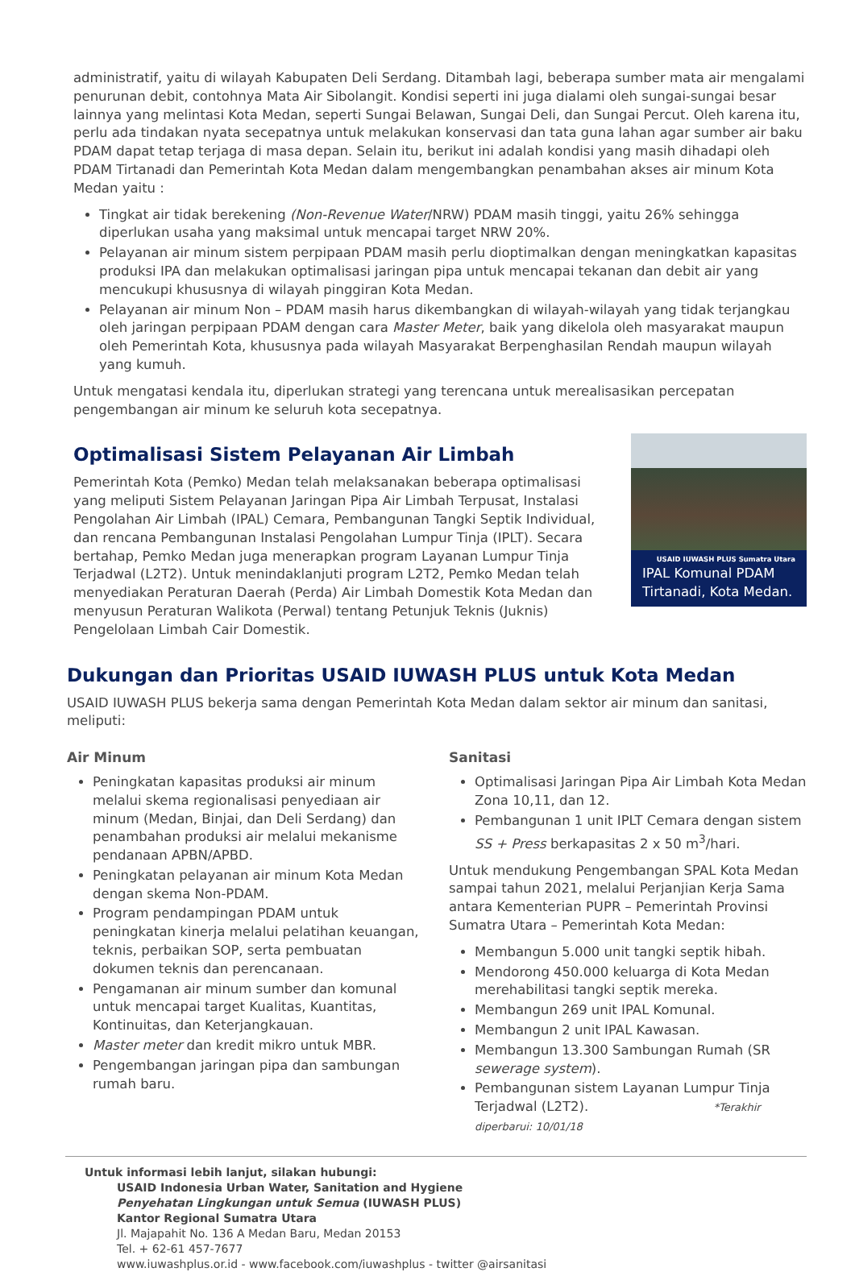administratif, yaitu di wilayah Kabupaten Deli Serdang. Ditambah lagi, beberapa sumber mata air mengalami penurunan debit, contohnya Mata Air Sibolangit. Kondisi seperti ini juga dialami oleh sungai-sungai besar lainnya yang melintasi Kota Medan, seperti Sungai Belawan, Sungai Deli, dan Sungai Percut. Oleh karena itu, perlu ada tindakan nyata secepatnya untuk melakukan konservasi dan tata guna lahan agar sumber air baku PDAM dapat tetap terjaga di masa depan. Selain itu, berikut ini adalah kondisi yang masih dihadapi oleh PDAM Tirtanadi dan Pemerintah Kota Medan dalam mengembangkan penambahan akses air minum Kota Medan yaitu :
Tingkat air tidak berekening (Non-Revenue Water/NRW) PDAM masih tinggi, yaitu 26% sehingga diperlukan usaha yang maksimal untuk mencapai target NRW 20%.
Pelayanan air minum sistem perpipaan PDAM masih perlu dioptimalkan dengan meningkatkan kapasitas produksi IPA dan melakukan optimalisasi jaringan pipa untuk mencapai tekanan dan debit air yang mencukupi khususnya di wilayah pinggiran Kota Medan.
Pelayanan air minum Non – PDAM masih harus dikembangkan di wilayah-wilayah yang tidak terjangkau oleh jaringan perpipaan PDAM dengan cara Master Meter, baik yang dikelola oleh masyarakat maupun oleh Pemerintah Kota, khususnya pada wilayah Masyarakat Berpenghasilan Rendah maupun wilayah yang kumuh.
Untuk mengatasi kendala itu, diperlukan strategi yang terencana untuk merealisasikan percepatan pengembangan air minum ke seluruh kota secepatnya.
Optimalisasi Sistem Pelayanan Air Limbah
Pemerintah Kota (Pemko) Medan telah melaksanakan beberapa optimalisasi yang meliputi Sistem Pelayanan Jaringan Pipa Air Limbah Terpusat, Instalasi Pengolahan Air Limbah (IPAL) Cemara, Pembangunan Tangki Septik Individual, dan rencana Pembangunan Instalasi Pengolahan Lumpur Tinja (IPLT). Secara bertahap, Pemko Medan juga menerapkan program Layanan Lumpur Tinja Terjadwal (L2T2). Untuk menindaklanjuti program L2T2, Pemko Medan telah menyediakan Peraturan Daerah (Perda) Air Limbah Domestik Kota Medan dan menyusun Peraturan Walikota (Perwal) tentang Petunjuk Teknis (Juknis) Pengelolaan Limbah Cair Domestik.
USAID IUWASH PLUS Sumatra Utara
IPAL Komunal PDAM Tirtanadi, Kota Medan.
Dukungan dan Prioritas USAID IUWASH PLUS untuk Kota Medan
USAID IUWASH PLUS bekerja sama dengan Pemerintah Kota Medan dalam sektor air minum dan sanitasi, meliputi:
Air Minum
Peningkatan kapasitas produksi air minum melalui skema regionalisasi penyediaan air minum (Medan, Binjai, dan Deli Serdang) dan penambahan produksi air melalui mekanisme pendanaan APBN/APBD.
Peningkatan pelayanan air minum Kota Medan dengan skema Non-PDAM.
Program pendampingan PDAM untuk peningkatan kinerja melalui pelatihan keuangan, teknis, perbaikan SOP, serta pembuatan dokumen teknis dan perencanaan.
Pengamanan air minum sumber dan komunal untuk mencapai target Kualitas, Kuantitas, Kontinuitas, dan Keterjangkauan.
Master meter dan kredit mikro untuk MBR.
Pengembangan jaringan pipa dan sambungan rumah baru.
Sanitasi
Optimalisasi Jaringan Pipa Air Limbah Kota Medan Zona 10,11, dan 12.
Pembangunan 1 unit IPLT Cemara dengan sistem SS + Press berkapasitas 2 x 50 m<sup>3</sup>/hari.
Untuk mendukung Pengembangan SPAL Kota Medan sampai tahun 2021, melalui Perjanjian Kerja Sama antara Kementerian PUPR – Pemerintah Provinsi Sumatra Utara – Pemerintah Kota Medan:
Membangun 5.000 unit tangki septik hibah.
Mendorong 450.000 keluarga di Kota Medan merehabilitasi tangki septik mereka.
Membangun 269 unit IPAL Komunal.
Membangun 2 unit IPAL Kawasan.
Membangun 13.300 Sambungan Rumah (SR sewerage system).
Pembangunan sistem Layanan Lumpur Tinja Terjadwal (L2T2). *Terakhir diperbarui: 10/01/18
Untuk informasi lebih lanjut, silakan hubungi:
USAID Indonesia Urban Water, Sanitation and Hygiene
Penyehatan Lingkungan untuk Semua (IUWASH PLUS)
Kantor Regional Sumatra Utara
Jl. Majapahit No. 136 A Medan Baru, Medan 20153
Tel. + 62-61 457-7677
www.iuwashplus.or.id - www.facebook.com/iuwashplus - twitter @airsanitasi